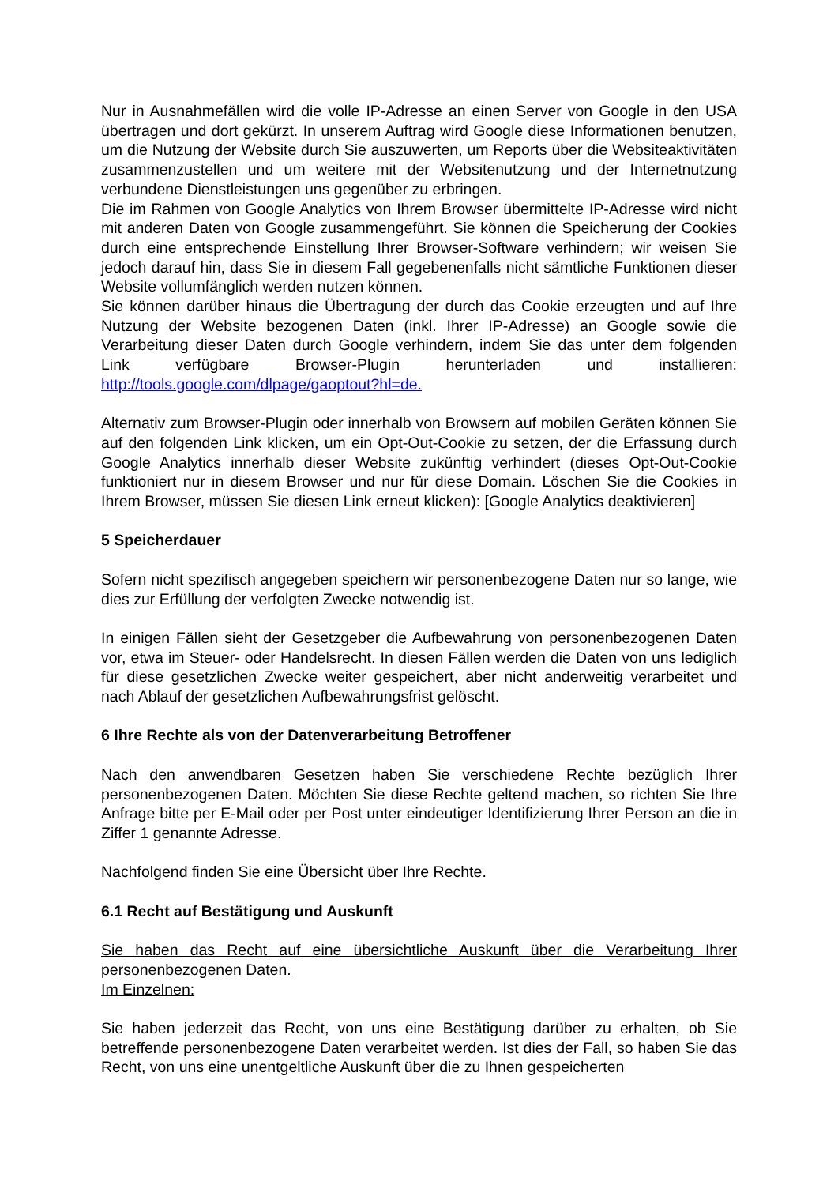Nur in Ausnahmefällen wird die volle IP-Adresse an einen Server von Google in den USA übertragen und dort gekürzt. In unserem Auftrag wird Google diese Informationen benutzen, um die Nutzung der Website durch Sie auszuwerten, um Reports über die Websiteaktivitäten zusammenzustellen und um weitere mit der Websitenutzung und der Internetnutzung verbundene Dienstleistungen uns gegenüber zu erbringen.
Die im Rahmen von Google Analytics von Ihrem Browser übermittelte IP-Adresse wird nicht mit anderen Daten von Google zusammengeführt. Sie können die Speicherung der Cookies durch eine entsprechende Einstellung Ihrer Browser-Software verhindern; wir weisen Sie jedoch darauf hin, dass Sie in diesem Fall gegebenenfalls nicht sämtliche Funktionen dieser Website vollumfänglich werden nutzen können.
Sie können darüber hinaus die Übertragung der durch das Cookie erzeugten und auf Ihre Nutzung der Website bezogenen Daten (inkl. Ihrer IP-Adresse) an Google sowie die Verarbeitung dieser Daten durch Google verhindern, indem Sie das unter dem folgenden Link verfügbare Browser-Plugin herunterladen und installieren: http://tools.google.com/dlpage/gaoptout?hl=de.
Alternativ zum Browser-Plugin oder innerhalb von Browsern auf mobilen Geräten können Sie auf den folgenden Link klicken, um ein Opt-Out-Cookie zu setzen, der die Erfassung durch Google Analytics innerhalb dieser Website zukünftig verhindert (dieses Opt-Out-Cookie funktioniert nur in diesem Browser und nur für diese Domain. Löschen Sie die Cookies in Ihrem Browser, müssen Sie diesen Link erneut klicken): [Google Analytics deaktivieren]
5 Speicherdauer
Sofern nicht spezifisch angegeben speichern wir personenbezogene Daten nur so lange, wie dies zur Erfüllung der verfolgten Zwecke notwendig ist.
In einigen Fällen sieht der Gesetzgeber die Aufbewahrung von personenbezogenen Daten vor, etwa im Steuer- oder Handelsrecht. In diesen Fällen werden die Daten von uns lediglich für diese gesetzlichen Zwecke weiter gespeichert, aber nicht anderweitig verarbeitet und nach Ablauf der gesetzlichen Aufbewahrungsfrist gelöscht.
6 Ihre Rechte als von der Datenverarbeitung Betroffener
Nach den anwendbaren Gesetzen haben Sie verschiedene Rechte bezüglich Ihrer personenbezogenen Daten. Möchten Sie diese Rechte geltend machen, so richten Sie Ihre Anfrage bitte per E-Mail oder per Post unter eindeutiger Identifizierung Ihrer Person an die in Ziffer 1 genannte Adresse.
Nachfolgend finden Sie eine Übersicht über Ihre Rechte.
6.1 Recht auf Bestätigung und Auskunft
Sie haben das Recht auf eine übersichtliche Auskunft über die Verarbeitung Ihrer personenbezogenen Daten.
Im Einzelnen:
Sie haben jederzeit das Recht, von uns eine Bestätigung darüber zu erhalten, ob Sie betreffende personenbezogene Daten verarbeitet werden. Ist dies der Fall, so haben Sie das Recht, von uns eine unentgeltliche Auskunft über die zu Ihnen gespeicherten